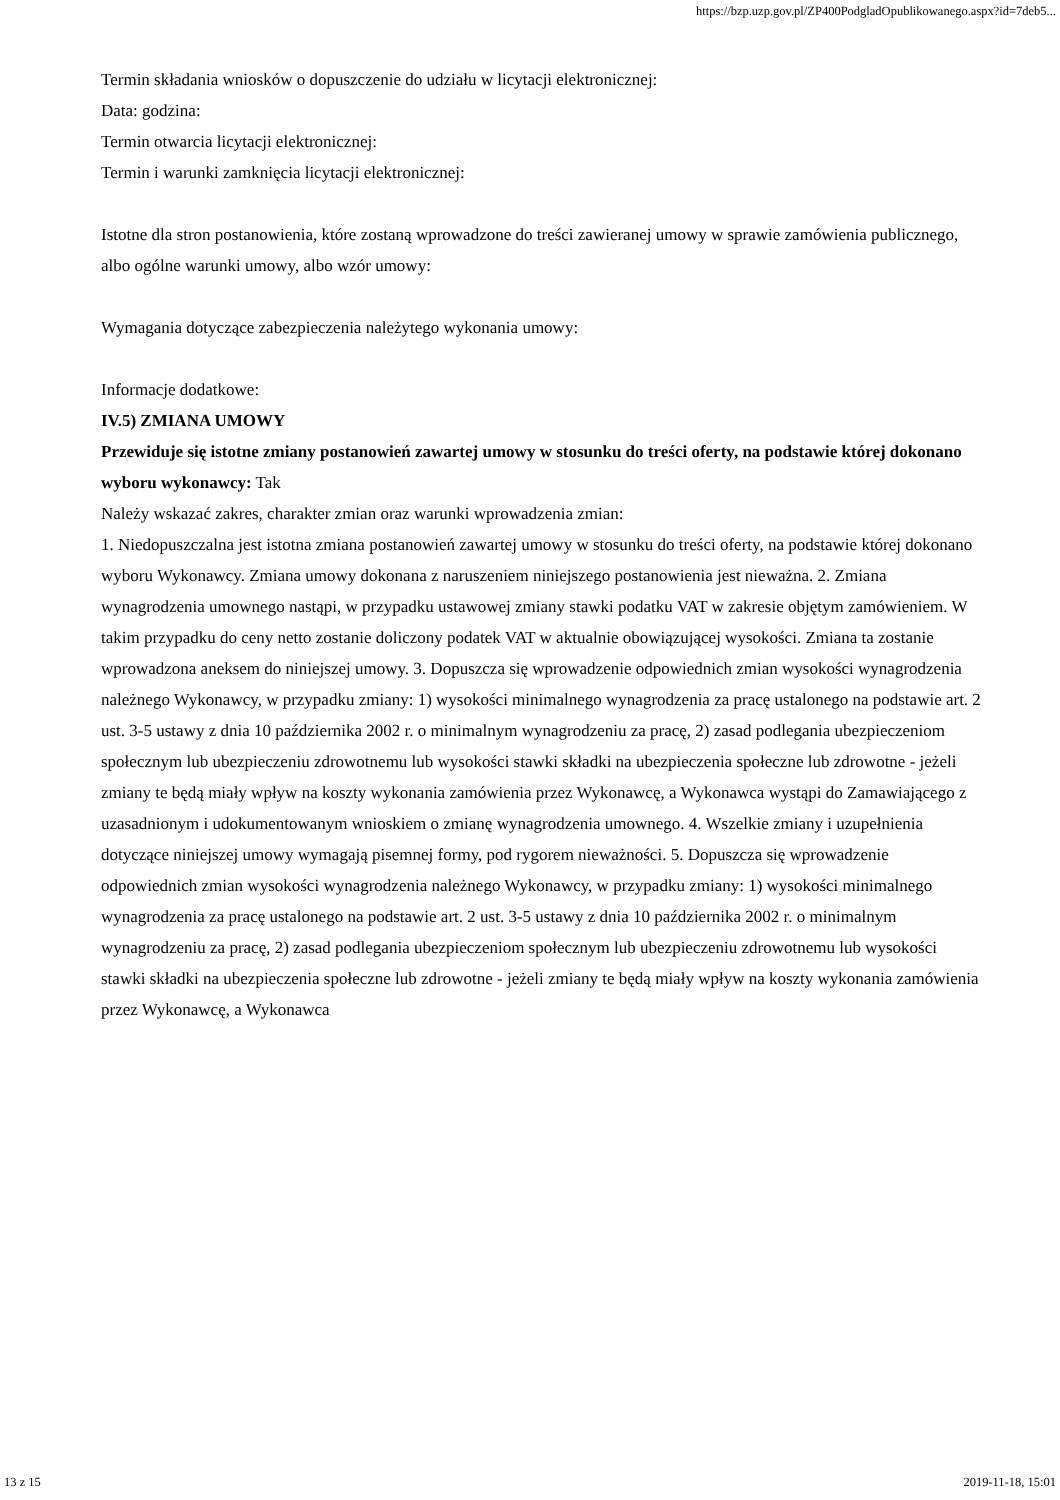https://bzp.uzp.gov.pl/ZP400PodgladOpublikowanego.aspx?id=7deb5...
Termin składania wniosków o dopuszczenie do udziału w licytacji elektronicznej:
Data: godzina:
Termin otwarcia licytacji elektronicznej:
Termin i warunki zamknięcia licytacji elektronicznej:
Istotne dla stron postanowienia, które zostaną wprowadzone do treści zawieranej umowy w sprawie zamówienia publicznego, albo ogólne warunki umowy, albo wzór umowy:
Wymagania dotyczące zabezpieczenia należytego wykonania umowy:
Informacje dodatkowe:
IV.5) ZMIANA UMOWY
Przewiduje się istotne zmiany postanowień zawartej umowy w stosunku do treści oferty, na podstawie której dokonano wyboru wykonawcy: Tak
Należy wskazać zakres, charakter zmian oraz warunki wprowadzenia zmian:
1. Niedopuszczalna jest istotna zmiana postanowień zawartej umowy w stosunku do treści oferty, na podstawie której dokonano wyboru Wykonawcy. Zmiana umowy dokonana z naruszeniem niniejszego postanowienia jest nieważna. 2. Zmiana wynagrodzenia umownego nastąpi, w przypadku ustawowej zmiany stawki podatku VAT w zakresie objętym zamówieniem. W takim przypadku do ceny netto zostanie doliczony podatek VAT w aktualnie obowiązującej wysokości. Zmiana ta zostanie wprowadzona aneksem do niniejszej umowy. 3. Dopuszcza się wprowadzenie odpowiednich zmian wysokości wynagrodzenia należnego Wykonawcy, w przypadku zmiany: 1) wysokości minimalnego wynagrodzenia za pracę ustalonego na podstawie art. 2 ust. 3-5 ustawy z dnia 10 października 2002 r. o minimalnym wynagrodzeniu za pracę, 2) zasad podlegania ubezpieczeniom społecznym lub ubezpieczeniu zdrowotnemu lub wysokości stawki składki na ubezpieczenia społeczne lub zdrowotne - jeżeli zmiany te będą miały wpływ na koszty wykonania zamówienia przez Wykonawcę, a Wykonawca wystąpi do Zamawiającego z uzasadnionym i udokumentowanym wnioskiem o zmianę wynagrodzenia umownego. 4. Wszelkie zmiany i uzupełnienia dotyczące niniejszej umowy wymagają pisemnej formy, pod rygorem nieważności. 5. Dopuszcza się wprowadzenie odpowiednich zmian wysokości wynagrodzenia należnego Wykonawcy, w przypadku zmiany: 1) wysokości minimalnego wynagrodzenia za pracę ustalonego na podstawie art. 2 ust. 3-5 ustawy z dnia 10 października 2002 r. o minimalnym wynagrodzeniu za pracę, 2) zasad podlegania ubezpieczeniom społecznym lub ubezpieczeniu zdrowotnemu lub wysokości stawki składki na ubezpieczenia społeczne lub zdrowotne - jeżeli zmiany te będą miały wpływ na koszty wykonania zamówienia przez Wykonawcę, a Wykonawca
13 z 15 2019-11-18, 15:01